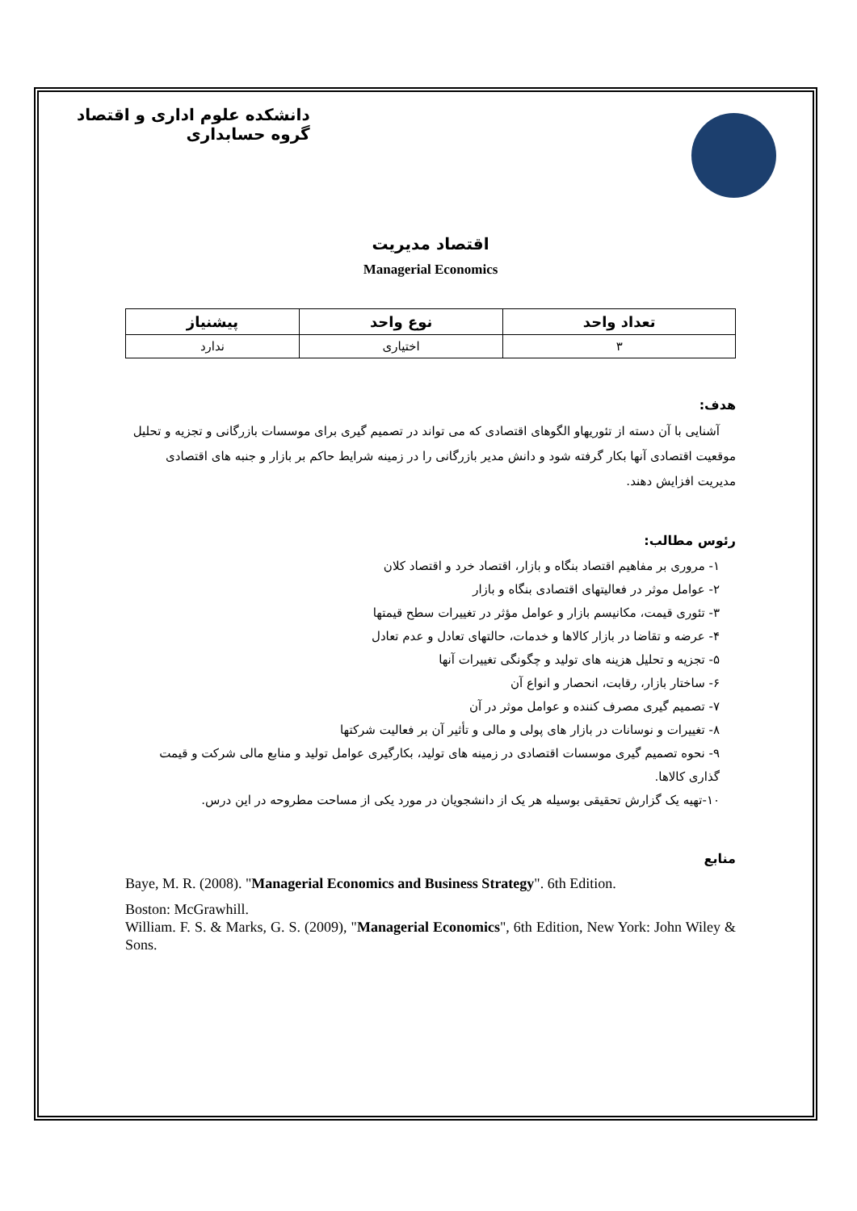دانشکده علوم اداری و اقتصاد
گروه حسابداری
اقتصاد مدیریت
Managerial Economics
| تعداد واحد | نوع واحد | پیشنیاز |
| --- | --- | --- |
| ۳ | اختیاری | ندارد |
هدف:
آشنایی با آن دسته از تئوریهاو الگوهای اقتصادی که می تواند در تصمیم گیری برای موسسات بازرگانی و تجزیه و تحلیل موقعیت اقتصادی آنها بکار گرفته شود و دانش مدیر بازرگانی را در زمینه شرایط حاکم بر بازار و جنبه های اقتصادی مدیریت افزایش دهند.
رئوس مطالب:
۱- مروری بر مفاهیم اقتصاد بنگاه و بازار، اقتصاد خرد و اقتصاد کلان
۲- عوامل موثر در فعالیتهای اقتصادی بنگاه و بازار
۳- تئوری قیمت، مکانیسم بازار و عوامل مؤثر در تغییرات سطح قیمتها
۴- عرضه و تقاضا در بازار کالاها و خدمات، حالتهای تعادل و عدم تعادل
۵- تجزیه و تحلیل هزینه های تولید و چگونگی تغییرات آنها
۶- ساختار بازار، رقابت، انحصار و انواع آن
۷- تصمیم گیری مصرف کننده و عوامل موثر در آن
۸- تغییرات و نوسانات در بازار های پولی و مالی و تأثیر آن بر فعالیت شرکتها
۹- نحوه تصمیم گیری موسسات اقتصادی در زمینه های تولید، بکارگیری عوامل تولید و منابع مالی شرکت و قیمت گذاری کالاها.
۱۰-تهیه یک گزارش تحقیقی بوسیله هر یک از دانشجویان در مورد یکی از مساحت مطروحه در این درس.
منابع
Baye, M. R. (2008). "Managerial Economics and Business Strategy". 6th Edition.
Boston: McGrawhill.
William. F. S. & Marks, G. S. (2009), "Managerial Economics", 6th Edition, New York: John Wiley & Sons.